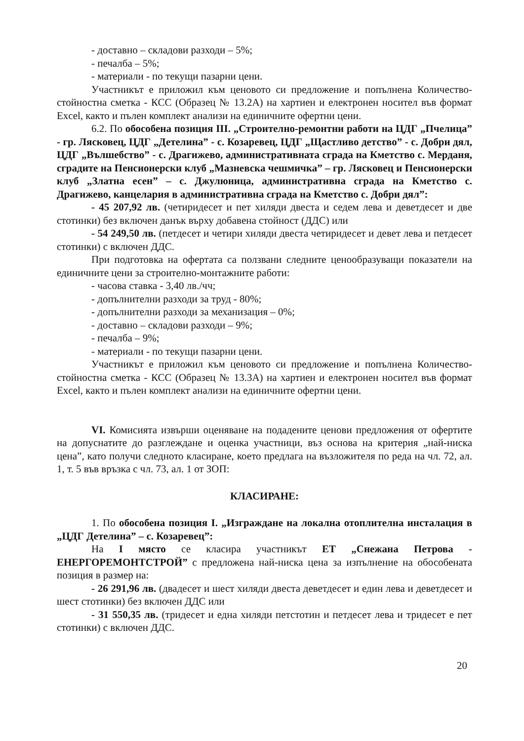- доставно – складови разходи – 5%;
- печалба – 5%;
- материали - по текущи пазарни цени.
Участникът е приложил към ценовото си предложение и попълнена Количество-стойностна сметка - КСС (Образец № 13.2А) на хартиен и електронен носител във формат Excel, както и пълен комплект анализи на единичните офертни цени.
6.2. По обособена позиция III. „Строително-ремонтни работи на ЦДГ „Пчелица” - гр. Лясковец, ЦДГ „Детелина” - с. Козаревец, ЦДГ „Щастливо детство” - с. Добри дял, ЦДГ „Вълшебство” - с. Драгижево, административната сграда на Кметство с. Мерданя, сградите на Пенсионерски клуб „Мазневска чешмичка” – гр. Лясковец и Пенсионерски клуб „Златна есен” – с. Джулюница, административна сграда на Кметство с. Драгижево, канцелария в административна сграда на Кметство с. Добри дял”:
- 45 207,92 лв. (четиридесет и пет хиляди двеста и седем лева и деветдесет и две стотинки) без включен данък върху добавена стойност (ДДС) или
- 54 249,50 лв. (петдесет и четири хиляди двеста четиридесет и девет лева и петдесет стотинки) с включен ДДС.
При подготовка на офертата са ползвани следните ценообразуващи показатели на единичните цени за строително-монтажните работи:
- часова ставка - 3,40 лв./чч;
- допълнителни разходи за труд - 80%;
- допълнителни разходи за механизация – 0%;
- доставно – складови разходи – 9%;
- печалба – 9%;
- материали - по текущи пазарни цени.
Участникът е приложил към ценовото си предложение и попълнена Количество-стойностна сметка - КСС (Образец № 13.3А) на хартиен и електронен носител във формат Excel, както и пълен комплект анализи на единичните офертни цени.
VI. Комисията извърши оценяване на подадените ценови предложения от офертите на допуснатите до разглеждане и оценка участници, въз основа на критерия „най-ниска цена”, като получи следното класиране, което предлага на възложителя по реда на чл. 72, ал. 1, т. 5 във връзка с чл. 73, ал. 1 от ЗОП:
КЛАСИРАНЕ:
1. По обособена позиция I. „Изграждане на локална отоплителна инсталация в „ЦДГ Детелина” – с. Козаревец”:
На I място се класира участникът ЕТ „Снежана Петрова - ЕНЕРГОРЕМОНТСТРОЙ” с предложена най-ниска цена за изпълнение на обособената позиция в размер на:
- 26 291,96 лв. (двадесет и шест хиляди двеста деветдесет и един лева и деветдесет и шест стотинки) без включен ДДС или
- 31 550,35 лв. (тридесет и една хиляди петстотин и петдесет лева и тридесет е пет стотинки) с включен ДДС.
20